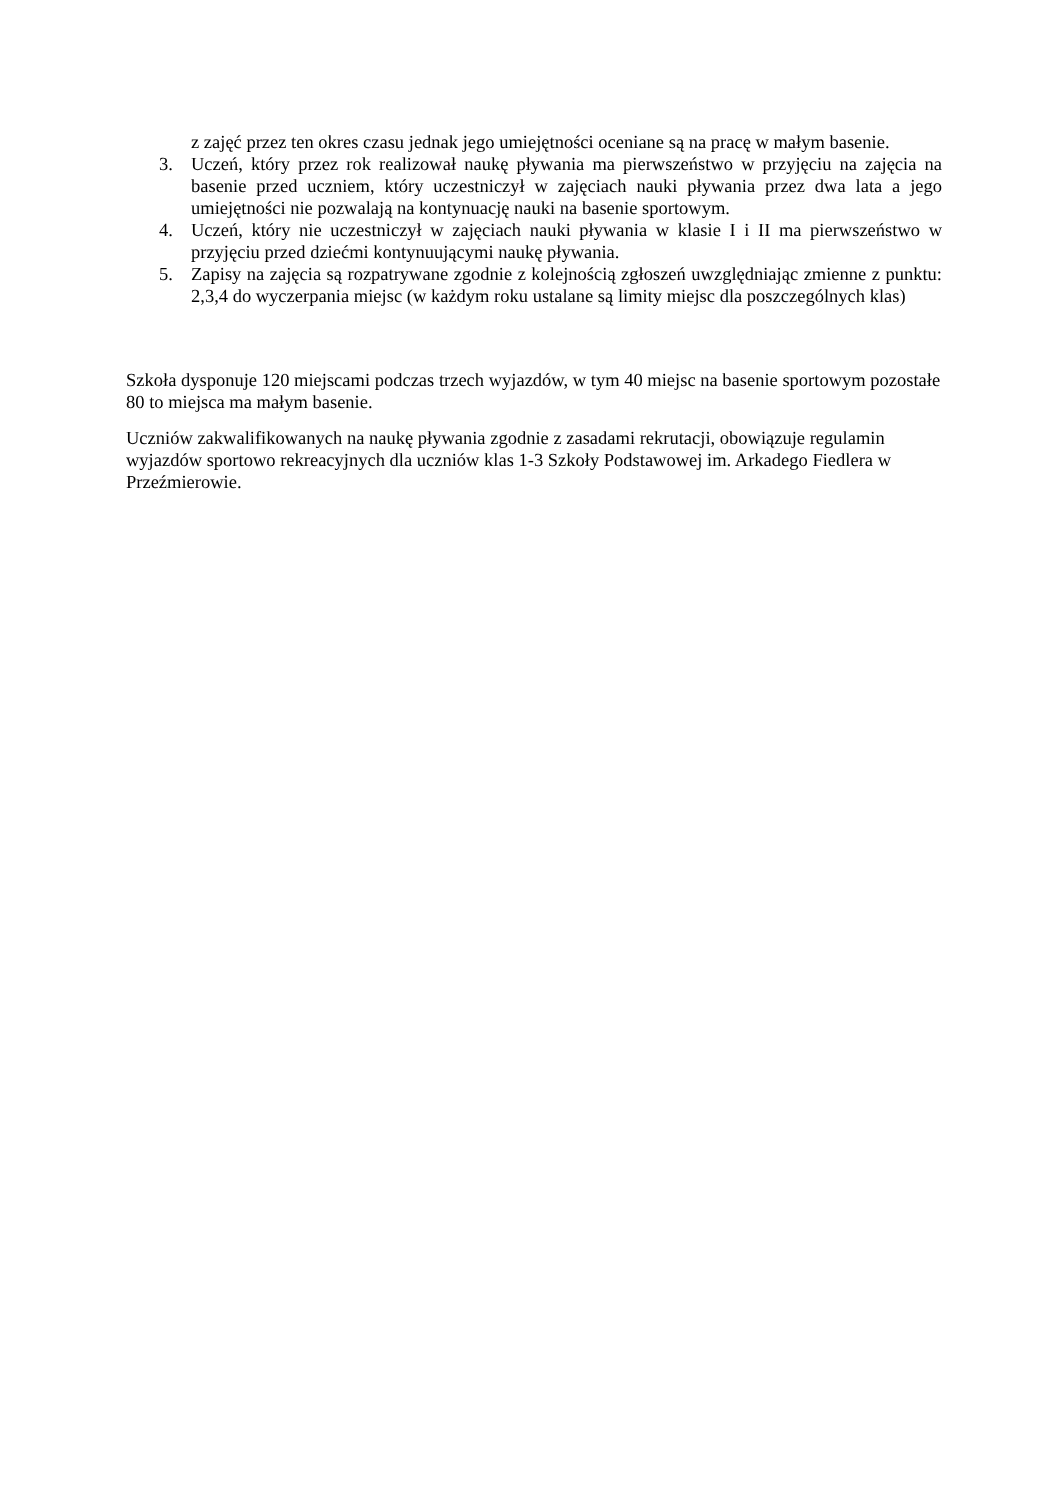z zajęć przez ten okres czasu jednak jego umiejętności oceniane są na pracę w małym basenie.
3. Uczeń, który przez rok realizował naukę pływania ma pierwszeństwo w przyjęciu na zajęcia na basenie przed uczniem, który uczestniczył w zajęciach nauki pływania przez dwa lata a jego umiejętności nie pozwalają na kontynuację nauki na basenie sportowym.
4. Uczeń, który nie uczestniczył w zajęciach nauki pływania w klasie I i II ma pierwszeństwo w przyjęciu przed dziećmi kontynuującymi naukę pływania.
5. Zapisy na zajęcia są rozpatrywane zgodnie z kolejnością zgłoszeń uwzględniając zmienne z punktu: 2,3,4 do wyczerpania miejsc (w każdym roku ustalane są limity miejsc dla poszczególnych klas)
Szkoła dysponuje 120 miejscami podczas trzech wyjazdów, w tym 40 miejsc na basenie sportowym pozostałe 80 to miejsca ma małym basenie.
Uczniów zakwalifikowanych na naukę pływania zgodnie z zasadami rekrutacji, obowiązuje regulamin wyjazdów sportowo rekreacyjnych dla uczniów klas 1-3 Szkoły Podstawowej im. Arkadego Fiedlera w Przeźmierowie.